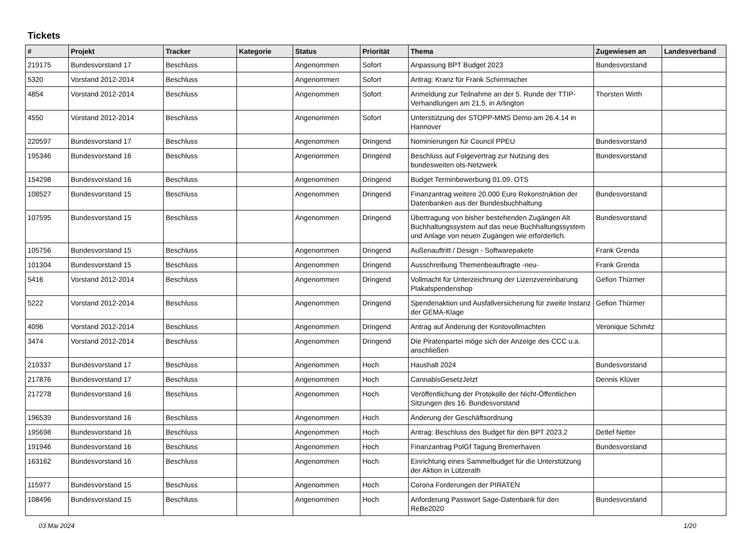Tickets
| # | Projekt | Tracker | Kategorie | Status | Priorität | Thema | Zugewiesen an | Landesverband |
| --- | --- | --- | --- | --- | --- | --- | --- | --- |
| 219175 | Bundesvorstand 17 | Beschluss | | Angenommen | Sofort | Anpassung BPT Budget 2023 | Bundesvorstand | |
| 5320 | Vorstand 2012-2014 | Beschluss | | Angenommen | Sofort | Antrag: Kranz für Frank Schirrmacher | | |
| 4854 | Vorstand 2012-2014 | Beschluss | | Angenommen | Sofort | Anmeldung zur Teilnahme an der 5. Runde der TTIP-Verhandlungen am 21.5. in Arlington | Thorsten Wirth | |
| 4550 | Vorstand 2012-2014 | Beschluss | | Angenommen | Sofort | Unterstützung der STOPP-MMS Demo am 26.4.14 in Hannover | | |
| 220597 | Bundesvorstand 17 | Beschluss | | Angenommen | Dringend | Nominierungen für Council PPEU | Bundesvorstand | |
| 195346 | Bundesvorstand 16 | Beschluss | | Angenommen | Dringend | Beschluss auf Folgevertrag zur Nutzung des bundesweiten ots-Netzwerk | Bundesvorstand | |
| 154298 | Bundesvorstand 16 | Beschluss | | Angenommen | Dringend | Budget Terminbewerbung 01.09. OTS | | |
| 108527 | Bundesvorstand 15 | Beschluss | | Angenommen | Dringend | Finanzantrag weitere 20.000 Euro Rekonstruktion der Datenbanken aus der Bundesbuchhaltung | Bundesvorstand | |
| 107595 | Bundesvorstand 15 | Beschluss | | Angenommen | Dringend | Übertragung von bisher bestehenden Zugängen Alt Buchhaltungssystem auf das neue Buchhaltungssystem und Anlage von neuen Zugängen wie erforderlich. | Bundesvorstand | |
| 105756 | Bundesvorstand 15 | Beschluss | | Angenommen | Dringend | Außenauftritt / Design - Softwarepakete | Frank Grenda | |
| 101304 | Bundesvorstand 15 | Beschluss | | Angenommen | Dringend | Ausschreibung Themenbeauftragte -neu- | Frank Grenda | |
| 5416 | Vorstand 2012-2014 | Beschluss | | Angenommen | Dringend | Vollmacht für Unterzeichnung der Lizenzvereinbarung Plakatspendenshop | Gefion Thürmer | |
| 5222 | Vorstand 2012-2014 | Beschluss | | Angenommen | Dringend | Spendenaktion und Ausfallversicherung für zweite Instanz der GEMA-Klage | Gefion Thürmer | |
| 4096 | Vorstand 2012-2014 | Beschluss | | Angenommen | Dringend | Antrag auf Änderung der Kontovollmachten | Veronique Schmitz | |
| 3474 | Vorstand 2012-2014 | Beschluss | | Angenommen | Dringend | Die Piratenpartei möge sich der Anzeige des CCC u.a. anschließen | | |
| 219337 | Bundesvorstand 17 | Beschluss | | Angenommen | Hoch | Haushalt 2024 | Bundesvorstand | |
| 217876 | Bundesvorstand 17 | Beschluss | | Angenommen | Hoch | CannabisGesetzJetzt | Dennis Klüver | |
| 217278 | Bundesvorstand 16 | Beschluss | | Angenommen | Hoch | Veröffentlichung der Protokolle der Nicht-Öffentlichen Sitzungen des 16. Bundesvorstand | | |
| 196539 | Bundesvorstand 16 | Beschluss | | Angenommen | Hoch | Änderung der Geschäftsordnung | | |
| 195698 | Bundesvorstand 16 | Beschluss | | Angenommen | Hoch | Antrag: Beschluss des Budget für den BPT 2023.2 | Detlef Netter | |
| 191946 | Bundesvorstand 16 | Beschluss | | Angenommen | Hoch | Finanzantrag PolGf Tagung Bremerhaven | Bundesvorstand | |
| 163162 | Bundesvorstand 16 | Beschluss | | Angenommen | Hoch | Einrichtung eines Sammelbudget für die Unterstützung der Aktion in Lützerath | | |
| 115977 | Bundesvorstand 15 | Beschluss | | Angenommen | Hoch | Corona Forderungen der PIRATEN | | |
| 108496 | Bundesvorstand 15 | Beschluss | | Angenommen | Hoch | Anforderung Passwort Sage-Datenbank für den ReBe2020 | Bundesvorstand | |
03 Mai 2024 1/20